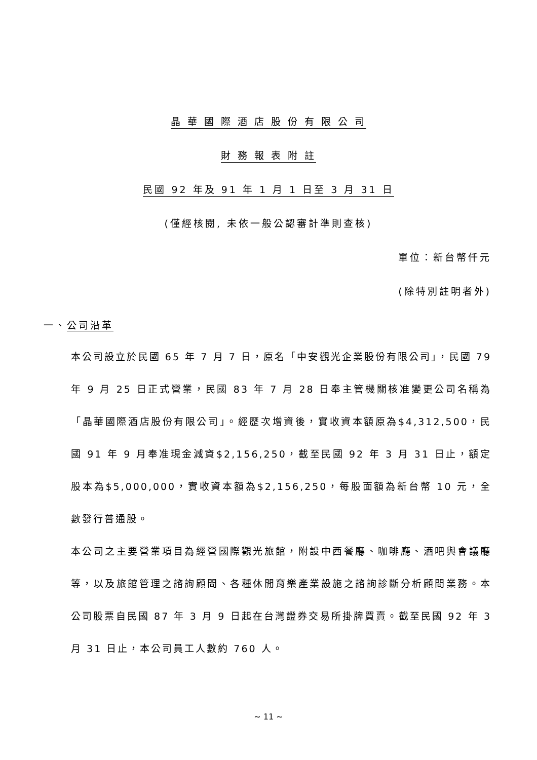晶 華 國 際 酒 店 股 份 有 限 公 司
財 務 報 表 附 註
民國 92 年及 91 年 1 月 1 日至 3 月 31 日
(僅經核閱, 未依一般公認審計準則查核)
單位：新台幣仟元
(除特別註明者外)
一、公司沿革
本公司設立於民國 65 年 7 月 7 日，原名「中安觀光企業股份有限公司」，民國 79 年 9 月 25 日正式營業，民國 83 年 7 月 28 日奉主管機關核准變更公司名稱為「晶華國際酒店股份有限公司」。經歷次增資後，實收資本額原為$4,312,500，民國 91 年 9 月奉准現金減資$2,156,250，截至民國 92 年 3 月 31 日止，額定股本為$5,000,000，實收資本額為$2,156,250，每股面額為新台幣 10 元，全數發行普通股。
本公司之主要營業項目為經營國際觀光旅館，附設中西餐廳、咖啡廳、酒吧與會議廳等，以及旅館管理之諮詢顧問、各種休閒育樂產業設施之諮詢診斷分析顧問業務。本公司股票自民國 87 年 3 月 9 日起在台灣證券交易所掛牌買賣。截至民國 92 年 3 月 31 日止，本公司員工人數約 760 人。
~ 11 ~